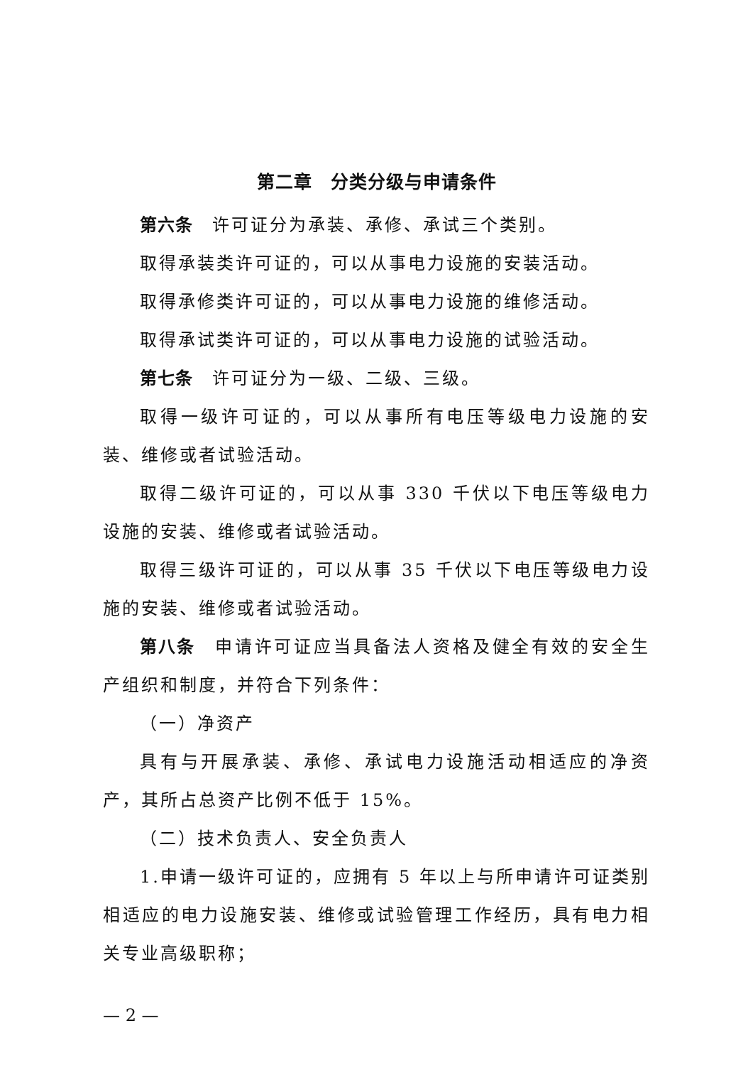第二章　分类分级与申请条件
第六条　许可证分为承装、承修、承试三个类别。
取得承装类许可证的，可以从事电力设施的安装活动。
取得承修类许可证的，可以从事电力设施的维修活动。
取得承试类许可证的，可以从事电力设施的试验活动。
第七条　许可证分为一级、二级、三级。
取得一级许可证的，可以从事所有电压等级电力设施的安装、维修或者试验活动。
取得二级许可证的，可以从事 330 千伏以下电压等级电力设施的安装、维修或者试验活动。
取得三级许可证的，可以从事 35 千伏以下电压等级电力设施的安装、维修或者试验活动。
第八条　申请许可证应当具备法人资格及健全有效的安全生产组织和制度，并符合下列条件：
（一）净资产
具有与开展承装、承修、承试电力设施活动相适应的净资产，其所占总资产比例不低于 15%。
（二）技术负责人、安全负责人
1.申请一级许可证的，应拥有 5 年以上与所申请许可证类别相适应的电力设施安装、维修或试验管理工作经历，具有电力相关专业高级职称；
— 2 —